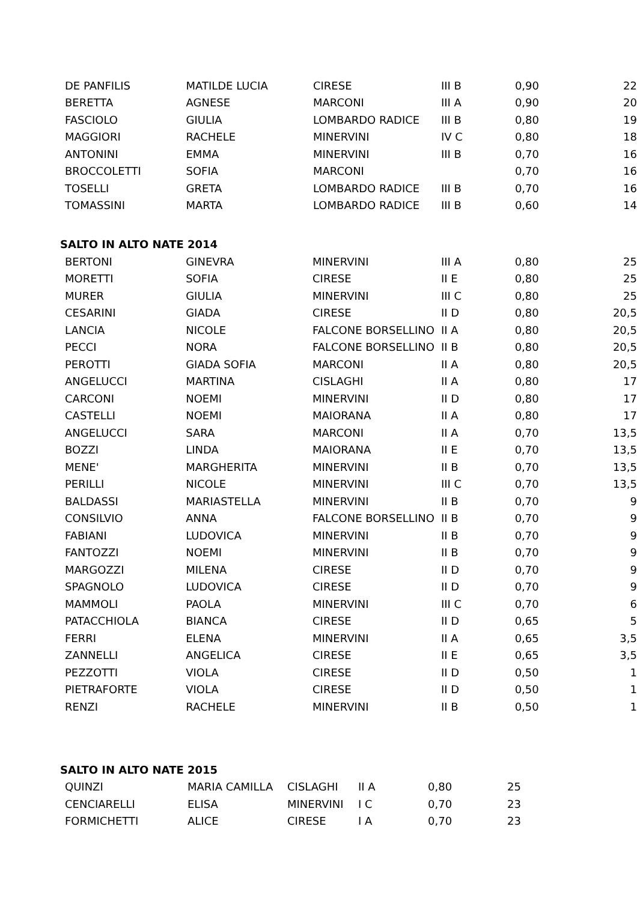| DE PANFILIS | MATILDE LUCIA | CIRESE | III B | 0,90 | 22 |
| BERETTA | AGNESE | MARCONI | III A | 0,90 | 20 |
| FASCIOLO | GIULIA | LOMBARDO RADICE | III B | 0,80 | 19 |
| MAGGIORI | RACHELE | MINERVINI | IV C | 0,80 | 18 |
| ANTONINI | EMMA | MINERVINI | III B | 0,70 | 16 |
| BROCCOLETTI | SOFIA | MARCONI | | 0,70 | 16 |
| TOSELLI | GRETA | LOMBARDO RADICE | III B | 0,70 | 16 |
| TOMASSINI | MARTA | LOMBARDO RADICE | III B | 0,60 | 14 |
SALTO IN ALTO NATE 2014
| BERTONI | GINEVRA | MINERVINI | III A | 0,80 | 25 |
| MORETTI | SOFIA | CIRESE | II E | 0,80 | 25 |
| MURER | GIULIA | MINERVINI | III C | 0,80 | 25 |
| CESARINI | GIADA | CIRESE | II D | 0,80 | 20,5 |
| LANCIA | NICOLE | FALCONE BORSELLINO | II A | 0,80 | 20,5 |
| PECCI | NORA | FALCONE BORSELLINO | II B | 0,80 | 20,5 |
| PEROTTI | GIADA SOFIA | MARCONI | II A | 0,80 | 20,5 |
| ANGELUCCI | MARTINA | CISLAGHI | II A | 0,80 | 17 |
| CARCONI | NOEMI | MINERVINI | II D | 0,80 | 17 |
| CASTELLI | NOEMI | MAIORANA | II A | 0,80 | 17 |
| ANGELUCCI | SARA | MARCONI | II A | 0,70 | 13,5 |
| BOZZI | LINDA | MAIORANA | II E | 0,70 | 13,5 |
| MENE' | MARGHERITA | MINERVINI | II B | 0,70 | 13,5 |
| PERILLI | NICOLE | MINERVINI | III C | 0,70 | 13,5 |
| BALDASSI | MARIASTELLA | MINERVINI | II B | 0,70 | 9 |
| CONSILVIO | ANNA | FALCONE BORSELLINO | II B | 0,70 | 9 |
| FABIANI | LUDOVICA | MINERVINI | II B | 0,70 | 9 |
| FANTOZZI | NOEMI | MINERVINI | II B | 0,70 | 9 |
| MARGOZZI | MILENA | CIRESE | II D | 0,70 | 9 |
| SPAGNOLO | LUDOVICA | CIRESE | II D | 0,70 | 9 |
| MAMMOLI | PAOLA | MINERVINI | III C | 0,70 | 6 |
| PATACCHIOLA | BIANCA | CIRESE | II D | 0,65 | 5 |
| FERRI | ELENA | MINERVINI | II A | 0,65 | 3,5 |
| ZANNELLI | ANGELICA | CIRESE | II E | 0,65 | 3,5 |
| PEZZOTTI | VIOLA | CIRESE | II D | 0,50 | 1 |
| PIETRAFORTE | VIOLA | CIRESE | II D | 0,50 | 1 |
| RENZI | RACHELE | MINERVINI | II B | 0,50 | 1 |
SALTO IN ALTO NATE 2015
| QUINZI | MARIA CAMILLA | CISLAGHI | II A | 0,80 | 25 |
| CENCIARELLI | ELISA | MINERVINI | I C | 0,70 | 23 |
| FORMICHETTI | ALICE | CIRESE | I A | 0,70 | 23 |